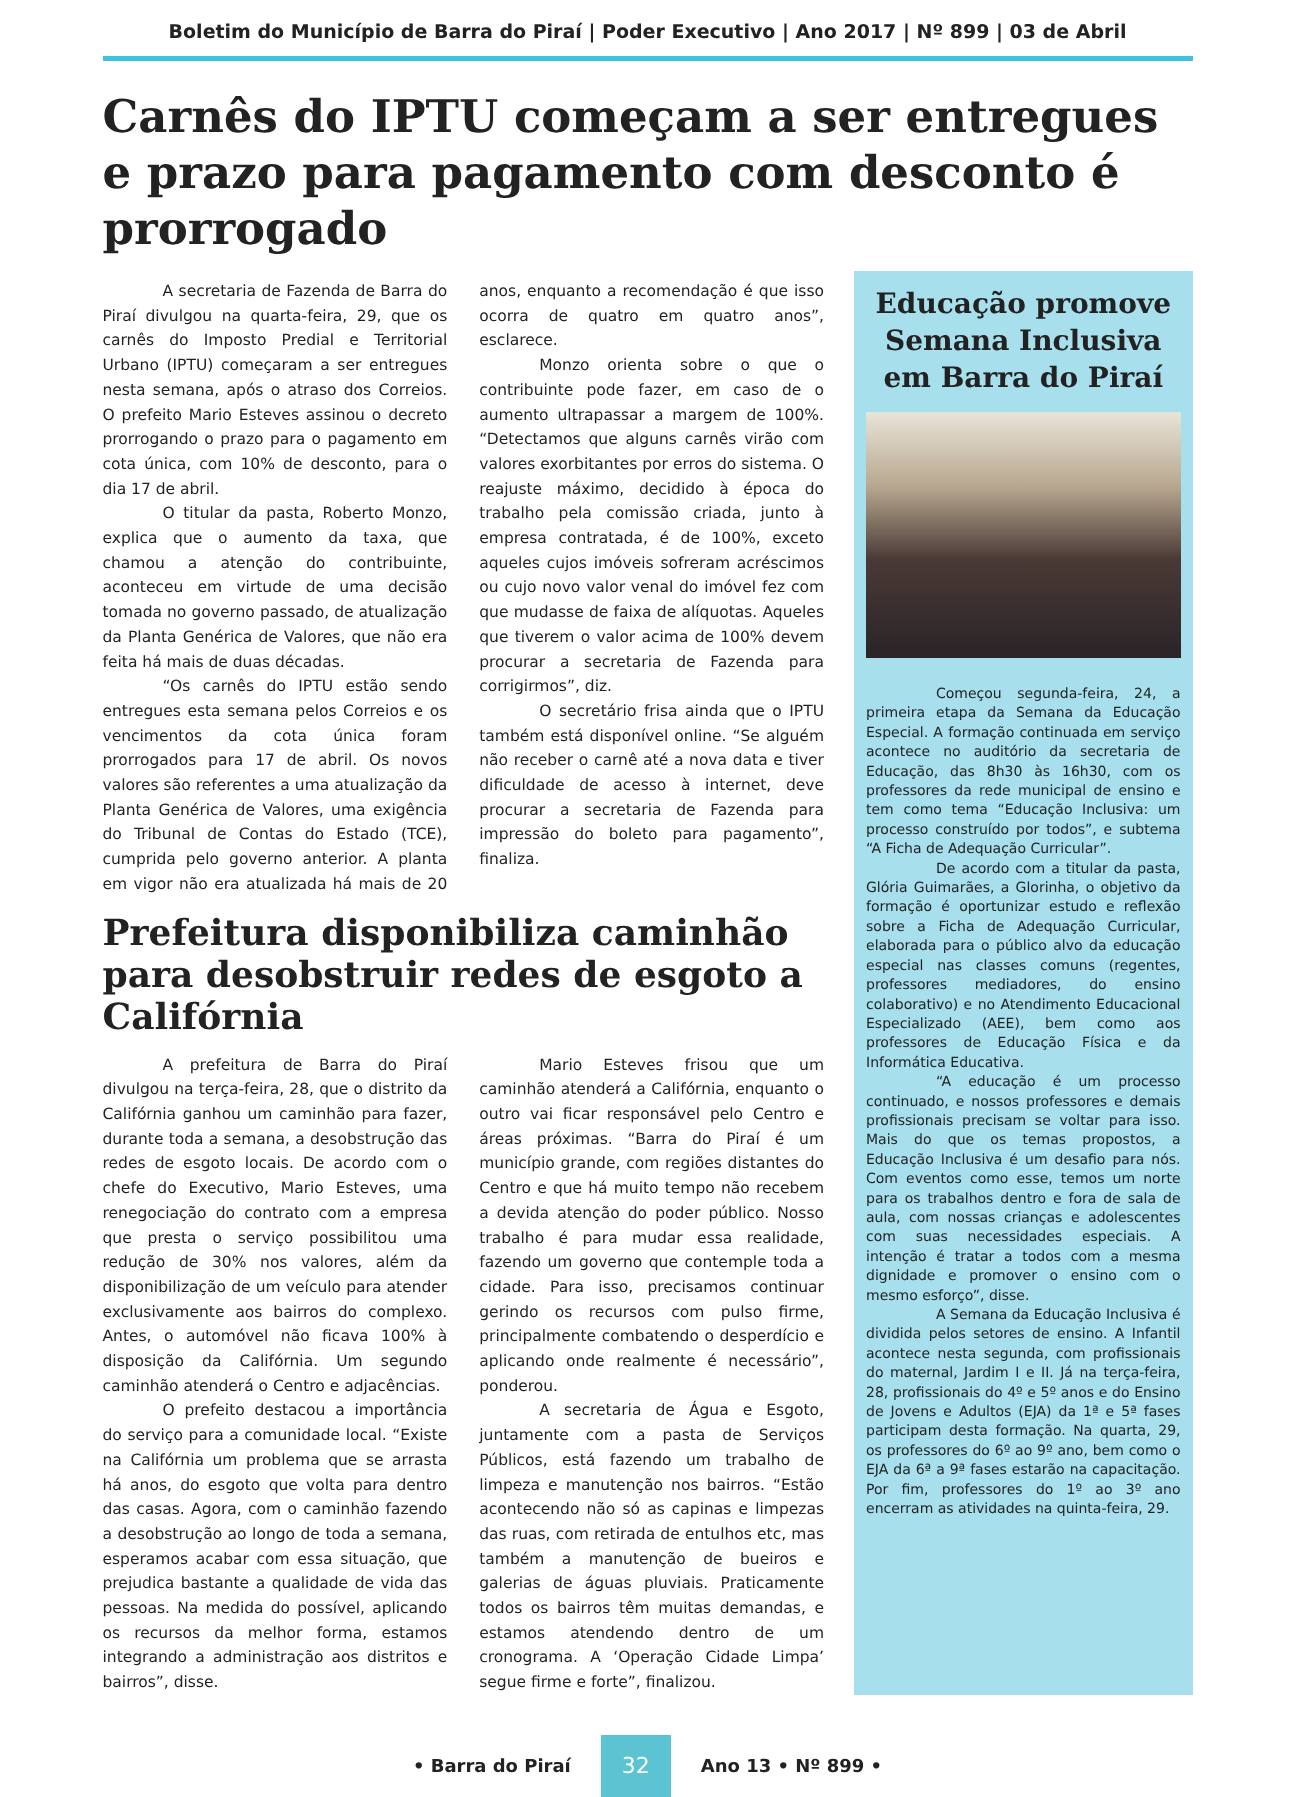Boletim do Município de Barra do Piraí | Poder Executivo | Ano 2017 | Nº 899 | 03 de Abril
Carnês do IPTU começam a ser entregues e prazo para pagamento com desconto é prorrogado
A secretaria de Fazenda de Barra do Piraí divulgou na quarta-feira, 29, que os carnês do Imposto Predial e Territorial Urbano (IPTU) começaram a ser entregues nesta semana, após o atraso dos Correios. O prefeito Mario Esteves assinou o decreto prorrogando o prazo para o pagamento em cota única, com 10% de desconto, para o dia 17 de abril.
O titular da pasta, Roberto Monzo, explica que o aumento da taxa, que chamou a atenção do contribuinte, aconteceu em virtude de uma decisão tomada no governo passado, de atualização da Planta Genérica de Valores, que não era feita há mais de duas décadas.
“Os carnês do IPTU estão sendo entregues esta semana pelos Correios e os vencimentos da cota única foram prorrogados para 17 de abril. Os novos valores são referentes a uma atualização da Planta Genérica de Valores, uma exigência do Tribunal de Contas do Estado (TCE), cumprida pelo governo anterior. A planta em vigor não era atualizada há mais de 20 anos, enquanto a recomendação é que isso ocorra de quatro em quatro anos”, esclarece.
Monzo orienta sobre o que o contribuinte pode fazer, em caso de o aumento ultrapassar a margem de 100%. “Detectamos que alguns carnês virão com valores exorbitantes por erros do sistema. O reajuste máximo, decidido à época do trabalho pela comissão criada, junto à empresa contratada, é de 100%, exceto aqueles cujos imóveis sofreram acréscimos ou cujo novo valor venal do imóvel fez com que mudasse de faixa de alíquotas. Aqueles que tiverem o valor acima de 100% devem procurar a secretaria de Fazenda para corrigirmos”, diz.
O secretário frisa ainda que o IPTU também está disponível online. “Se alguém não receber o carnê até a nova data e tiver dificuldade de acesso à internet, deve procurar a secretaria de Fazenda para impressão do boleto para pagamento”, finaliza.
Prefeitura disponibiliza caminhão para desobstruir redes de esgoto a Califórnia
A prefeitura de Barra do Piraí divulgou na terça-feira, 28, que o distrito da Califórnia ganhou um caminhão para fazer, durante toda a semana, a desobstrução das redes de esgoto locais. De acordo com o chefe do Executivo, Mario Esteves, uma renegociação do contrato com a empresa que presta o serviço possibilitou uma redução de 30% nos valores, além da disponibilização de um veículo para atender exclusivamente aos bairros do complexo. Antes, o automóvel não ficava 100% à disposição da Califórnia. Um segundo caminhão atenderá o Centro e adjacências.
O prefeito destacou a importância do serviço para a comunidade local. “Existe na Califórnia um problema que se arrasta há anos, do esgoto que volta para dentro das casas. Agora, com o caminhão fazendo a desobstrução ao longo de toda a semana, esperamos acabar com essa situação, que prejudica bastante a qualidade de vida das pessoas. Na medida do possível, aplicando os recursos da melhor forma, estamos integrando a administração aos distritos e bairros”, disse.
Mario Esteves frisou que um caminhão atenderá a Califórnia, enquanto o outro vai ficar responsável pelo Centro e áreas próximas. “Barra do Piraí é um município grande, com regiões distantes do Centro e que há muito tempo não recebem a devida atenção do poder público. Nosso trabalho é para mudar essa realidade, fazendo um governo que contemple toda a cidade. Para isso, precisamos continuar gerindo os recursos com pulso firme, principalmente combatendo o desperdício e aplicando onde realmente é necessário”, ponderou.
A secretaria de Água e Esgoto, juntamente com a pasta de Serviços Públicos, está fazendo um trabalho de limpeza e manutenção nos bairros. “Estão acontecendo não só as capinas e limpezas das ruas, com retirada de entulhos etc, mas também a manutenção de bueiros e galerias de águas pluviais. Praticamente todos os bairros têm muitas demandas, e estamos atendendo dentro de um cronograma. A ‘Operação Cidade Limpa’ segue firme e forte”, finalizou.
Educação promove Semana Inclusiva em Barra do Piraí
Começou segunda-feira, 24, a primeira etapa da Semana da Educação Especial. A formação continuada em serviço acontece no auditório da secretaria de Educação, das 8h30 às 16h30, com os professores da rede municipal de ensino e tem como tema “Educação Inclusiva: um processo construído por todos”, e subtema “A Ficha de Adequação Curricular”.
De acordo com a titular da pasta, Glória Guimarães, a Glorinha, o objetivo da formação é oportunizar estudo e reflexão sobre a Ficha de Adequação Curricular, elaborada para o público alvo da educação especial nas classes comuns (regentes, professores mediadores, do ensino colaborativo) e no Atendimento Educacional Especializado (AEE), bem como aos professores de Educação Física e da Informática Educativa.
“A educação é um processo continuado, e nossos professores e demais profissionais precisam se voltar para isso. Mais do que os temas propostos, a Educação Inclusiva é um desafio para nós. Com eventos como esse, temos um norte para os trabalhos dentro e fora de sala de aula, com nossas crianças e adolescentes com suas necessidades especiais. A intenção é tratar a todos com a mesma dignidade e promover o ensino com o mesmo esforço”, disse.
A Semana da Educação Inclusiva é dividida pelos setores de ensino. A Infantil acontece nesta segunda, com profissionais do maternal, Jardim I e II. Já na terça-feira, 28, profissionais do 4º e 5º anos e do Ensino de Jovens e Adultos (EJA) da 1ª e 5ª fases participam desta formação. Na quarta, 29, os professores do 6º ao 9º ano, bem como o EJA da 6ª a 9ª fases estarão na capacitação. Por fim, professores do 1º ao 3º ano encerram as atividades na quinta-feira, 29.
• Barra do Piraí 32 Ano 13 • Nº 899 •